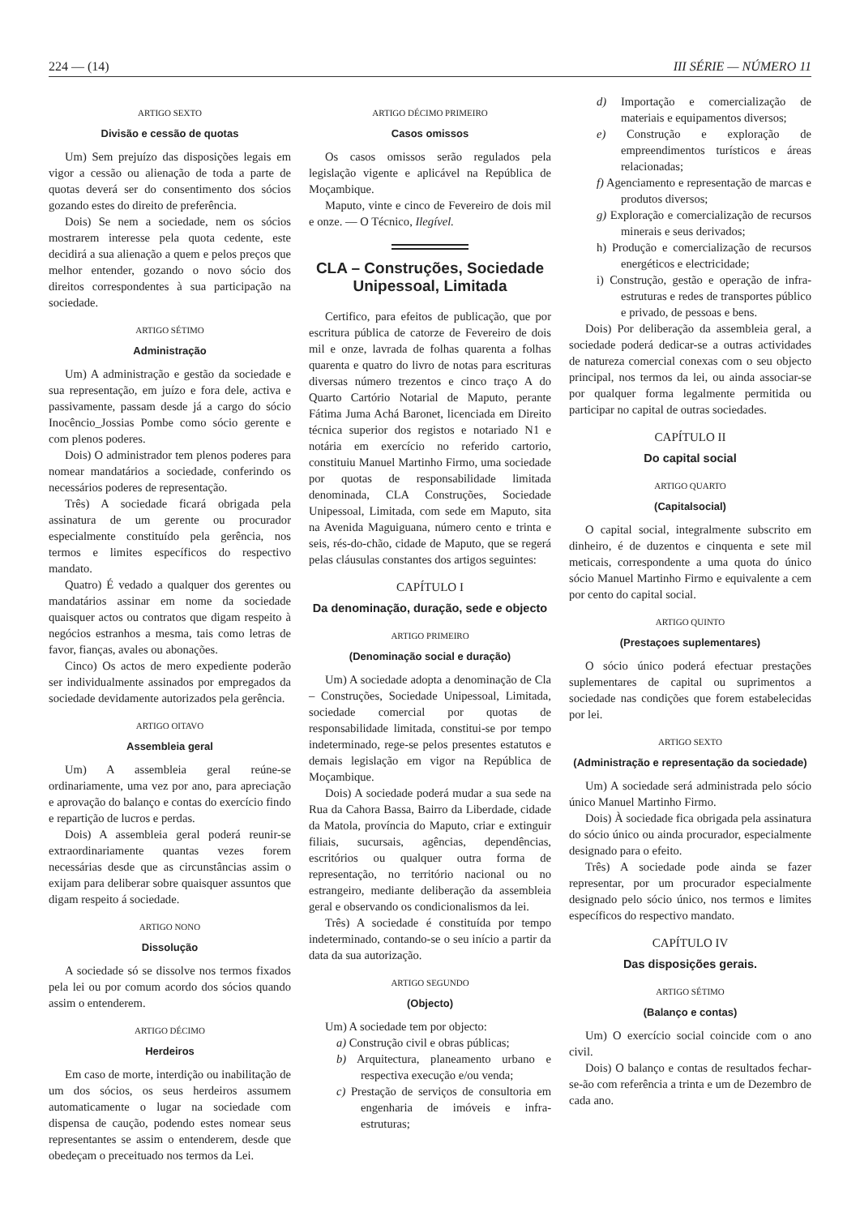224 — (14) III SÉRIE — NÚMERO 11
ARTIGO SEXTO
Divisão e cessão de quotas
Um) Sem prejuízo das disposições legais em vigor a cessão ou alienação de toda a parte de quotas deverá ser do consentimento dos sócios gozando estes do direito de preferência.
Dois) Se nem a sociedade, nem os sócios mostrarem interesse pela quota cedente, este decidirá a sua alienação a quem e pelos preços que melhor entender, gozando o novo sócio dos direitos correspondentes à sua participação na sociedade.
ARTIGO SÉTIMO
Administração
Um) A administração e gestão da sociedade e sua representação, em juízo e fora dele, activa e passivamente, passam desde já a cargo do sócio Inocêncio_Jossias Pombe como sócio gerente e com plenos poderes.
Dois) O administrador tem plenos poderes para nomear mandatários a sociedade, conferindo os necessários poderes de representação.
Três) A sociedade ficará obrigada pela assinatura de um gerente ou procurador especialmente constituído pela gerência, nos termos e limites específicos do respectivo mandato.
Quatro) É vedado a qualquer dos gerentes ou mandatários assinar em nome da sociedade quaisquer actos ou contratos que digam respeito à negócios estranhos a mesma, tais como letras de favor, fianças, avales ou abonações.
Cinco) Os actos de mero expediente poderão ser individualmente assinados por empregados da sociedade devidamente autorizados pela gerência.
ARTIGO OITAVO
Assembleia geral
Um) A assembleia geral reúne-se ordinariamente, uma vez por ano, para apreciação e aprovação do balanço e contas do exercício findo e repartição de lucros e perdas.
Dois) A assembleia geral poderá reunir-se extraordinariamente quantas vezes forem necessárias desde que as circunstâncias assim o exijam para deliberar sobre quaisquer assuntos que digam respeito á sociedade.
ARTIGO NONO
Dissolução
A sociedade só se dissolve nos termos fixados pela lei ou por comum acordo dos sócios quando assim o entenderem.
ARTIGO DÉCIMO
Herdeiros
Em caso de morte, interdição ou inabilitação de um dos sócios, os seus herdeiros assumem automaticamente o lugar na sociedade com dispensa de caução, podendo estes nomear seus representantes se assim o entenderem, desde que obedeçam o preceituado nos termos da Lei.
ARTIGO DÉCIMO PRIMEIRO
Casos omissos
Os casos omissos serão regulados pela legislação vigente e aplicável na República de Moçambique.
Maputo, vinte e cinco de Fevereiro de dois mil e onze. — O Técnico, Ilegível.
CLA – Construções, Sociedade Unipessoal, Limitada
Certifico, para efeitos de publicação, que por escritura pública de catorze de Fevereiro de dois mil e onze, lavrada de folhas quarenta a folhas quarenta e quatro do livro de notas para escrituras diversas número trezentos e cinco traço A do Quarto Cartório Notarial de Maputo, perante Fátima Juma Achá Baronet, licenciada em Direito técnica superior dos registos e notariado N1 e notária em exercício no referido cartorio, constituiu Manuel Martinho Firmo, uma sociedade por quotas de responsabilidade limitada denominada, CLA Construções, Sociedade Unipessoal, Limitada, com sede em Maputo, sita na Avenida Maguiguana, número cento e trinta e seis, rés-do-chão, cidade de Maputo, que se regerá pelas cláusulas constantes dos artigos seguintes:
CAPÍTULO I
Da denominação, duração, sede e objecto
ARTIGO PRIMEIRO
(Denominação social e duração)
Um) A sociedade adopta a denominação de Cla – Construções, Sociedade Unipessoal, Limitada, sociedade comercial por quotas de responsabilidade limitada, constitui-se por tempo indeterminado, rege-se pelos presentes estatutos e demais legislação em vigor na República de Moçambique.
Dois) A sociedade poderá mudar a sua sede na Rua da Cahora Bassa, Bairro da Liberdade, cidade da Matola, província do Maputo, criar e extinguir filiais, sucursais, agências, dependências, escritórios ou qualquer outra forma de representação, no território nacional ou no estrangeiro, mediante deliberação da assembleia geral e observando os condicionalismos da lei.
Três) A sociedade é constituída por tempo indeterminado, contando-se o seu início a partir da data da sua autorização.
ARTIGO SEGUNDO
(Objecto)
Um) A sociedade tem por objecto:
a) Construção civil e obras públicas;
b) Arquitectura, planeamento urbano e respectiva execução e/ou venda;
c) Prestação de serviços de consultoria em engenharia de imóveis e infra-estruturas;
d) Importação e comercialização de materiais e equipamentos diversos;
e) Construção e exploração de empreendimentos turísticos e áreas relacionadas;
f) Agenciamento e representação de marcas e produtos diversos;
g) Exploração e comercialização de recursos minerais e seus derivados;
h) Produção e comercialização de recursos energéticos e electricidade;
i) Construção, gestão e operação de infra-estruturas e redes de transportes público e privado, de pessoas e bens.
Dois) Por deliberação da assembleia geral, a sociedade poderá dedicar-se a outras actividades de natureza comercial conexas com o seu objecto principal, nos termos da lei, ou ainda associar-se por qualquer forma legalmente permitida ou participar no capital de outras sociedades.
CAPÍTULO II
Do capital social
ARTIGO QUARTO
(Capitalsocial)
O capital social, integralmente subscrito em dinheiro, é de duzentos e cinquenta e sete mil meticais, correspondente a uma quota do único sócio Manuel Martinho Firmo e equivalente a cem por cento do capital social.
ARTIGO QUINTO
(Prestaçoes suplementares)
O sócio único poderá efectuar prestações suplementares de capital ou suprimentos a sociedade nas condições que forem estabelecidas por lei.
ARTIGO SEXTO
(Administração e representação da sociedade)
Um) A sociedade será administrada pelo sócio único Manuel Martinho Firmo.
Dois) À sociedade fica obrigada pela assinatura do sócio único ou ainda procurador, especialmente designado para o efeito.
Três) A sociedade pode ainda se fazer representar, por um procurador especialmente designado pelo sócio único, nos termos e limites específicos do respectivo mandato.
CAPÍTULO IV
Das disposições gerais.
ARTIGO SÉTIMO
(Balanço e contas)
Um) O exercício social coincide com o ano civil.
Dois) O balanço e contas de resultados fechar-se-ão com referência a trinta e um de Dezembro de cada ano.